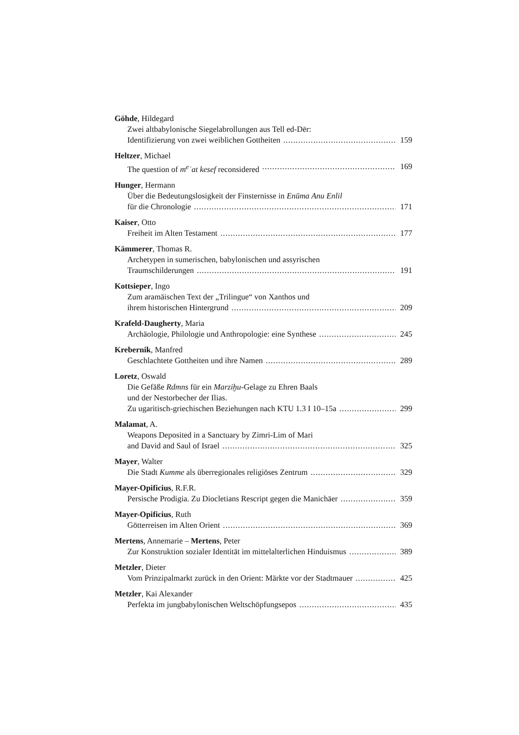Göhde, Hildegard
Zwei altbabylonische Siegelabrollungen aus Tell ed-Dēr:
Identifizierung von zwei weiblichen Gottheiten 159
Heltzer, Michael
The question of m<sup>e</sup>ʾat kesef reconsidered 169
Hunger, Hermann
Über die Bedeutungslosigkeit der Finsternisse in Enūma Anu Enlil
für die Chronologie 171
Kaiser, Otto
Freiheit im Alten Testament 177
Kämmerer, Thomas R.
Archetypen in sumerischen, babylonischen und assyrischen
Traumschilderungen 191
Kottsieper, Ingo
Zum aramäischen Text der „Trilingue“ von Xanthos und
ihrem historischen Hintergrund 209
Krafeld-Daugherty, Maria
Archäologie, Philologie und Anthropologie: eine Synthese 245
Krebernik, Manfred
Geschlachtete Gottheiten und ihre Namen 289
Loretz, Oswald
Die Gefäße Rdmns für ein Marziḫu-Gelage zu Ehren Baals
und der Nestorbecher der Ilias.
Zu ugaritisch-griechischen Beziehungen nach KTU 1.3 I 10–15a 299
Malamat, A.
Weapons Deposited in a Sanctuary by Zimri-Lim of Mari
and David and Saul of Israel 325
Mayer, Walter
Die Stadt Kumme als überregionales religiöses Zentrum 329
Mayer-Opificius, R.F.R.
Persische Prodigia. Zu Diocletians Rescript gegen die Manichäer 359
Mayer-Opificius, Ruth
Götterreisen im Alten Orient 369
Mertens, Annemarie – Mertens, Peter
Zur Konstruktion sozialer Identität im mittelalterlichen Hinduismus 389
Metzler, Dieter
Vom Prinzipalmarkt zurück in den Orient: Märkte vor der Stadtmauer 425
Metzler, Kai Alexander
Perfekta im jungbabylonischen Weltschöpfungsepos 435